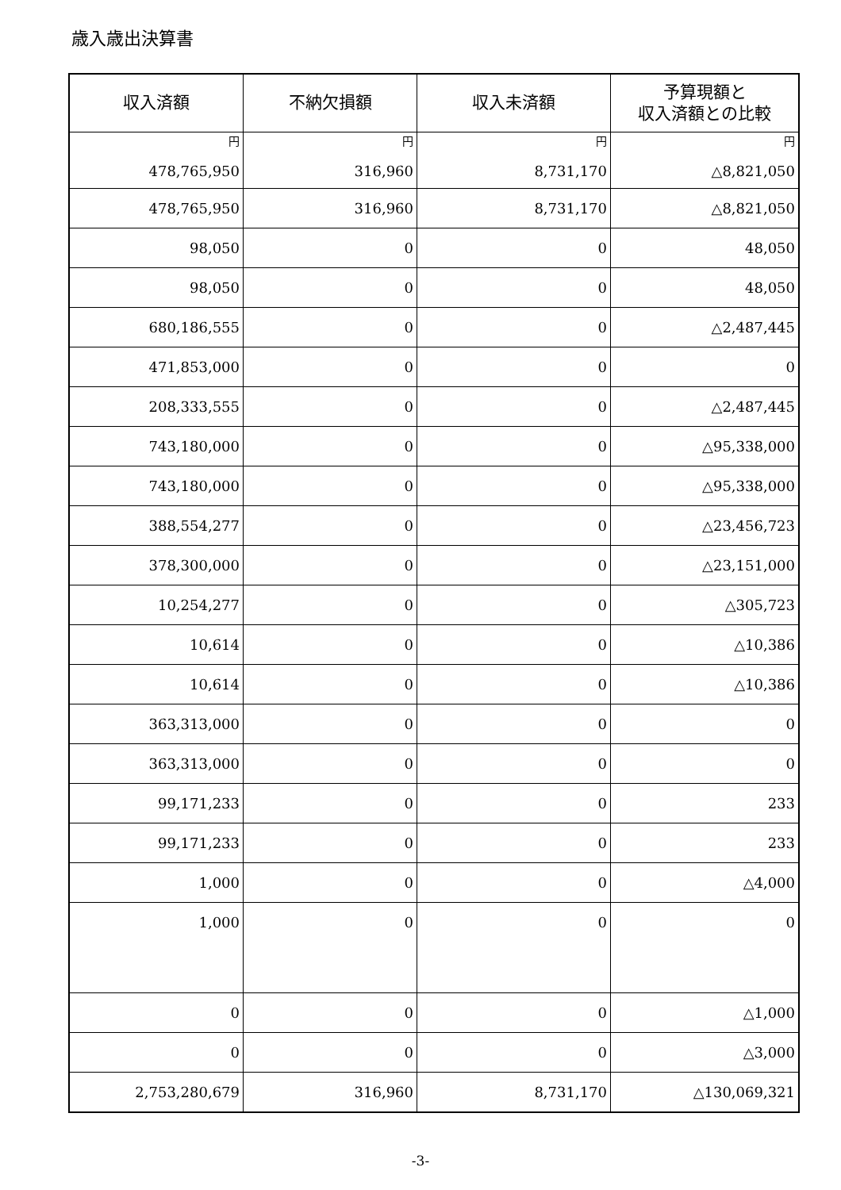歳入歳出決算書
| 収入済額 | 不納欠損額 | 収入未済額 | 予算現額と 収入済額との比較 |
| --- | --- | --- | --- |
| 円 478,765,950 | 円 316,960 | 円 8,731,170 | 円 △8,821,050 |
| 478,765,950 | 316,960 | 8,731,170 | △8,821,050 |
| 98,050 | 0 | 0 | 48,050 |
| 98,050 | 0 | 0 | 48,050 |
| 680,186,555 | 0 | 0 | △2,487,445 |
| 471,853,000 | 0 | 0 | 0 |
| 208,333,555 | 0 | 0 | △2,487,445 |
| 743,180,000 | 0 | 0 | △95,338,000 |
| 743,180,000 | 0 | 0 | △95,338,000 |
| 388,554,277 | 0 | 0 | △23,456,723 |
| 378,300,000 | 0 | 0 | △23,151,000 |
| 10,254,277 | 0 | 0 | △305,723 |
| 10,614 | 0 | 0 | △10,386 |
| 10,614 | 0 | 0 | △10,386 |
| 363,313,000 | 0 | 0 | 0 |
| 363,313,000 | 0 | 0 | 0 |
| 99,171,233 | 0 | 0 | 233 |
| 99,171,233 | 0 | 0 | 233 |
| 1,000 | 0 | 0 | △4,000 |
| 1,000 | 0 | 0 | 0 |
| 0 | 0 | 0 | △1,000 |
| 0 | 0 | 0 | △3,000 |
| 2,753,280,679 | 316,960 | 8,731,170 | △130,069,321 |
-3-